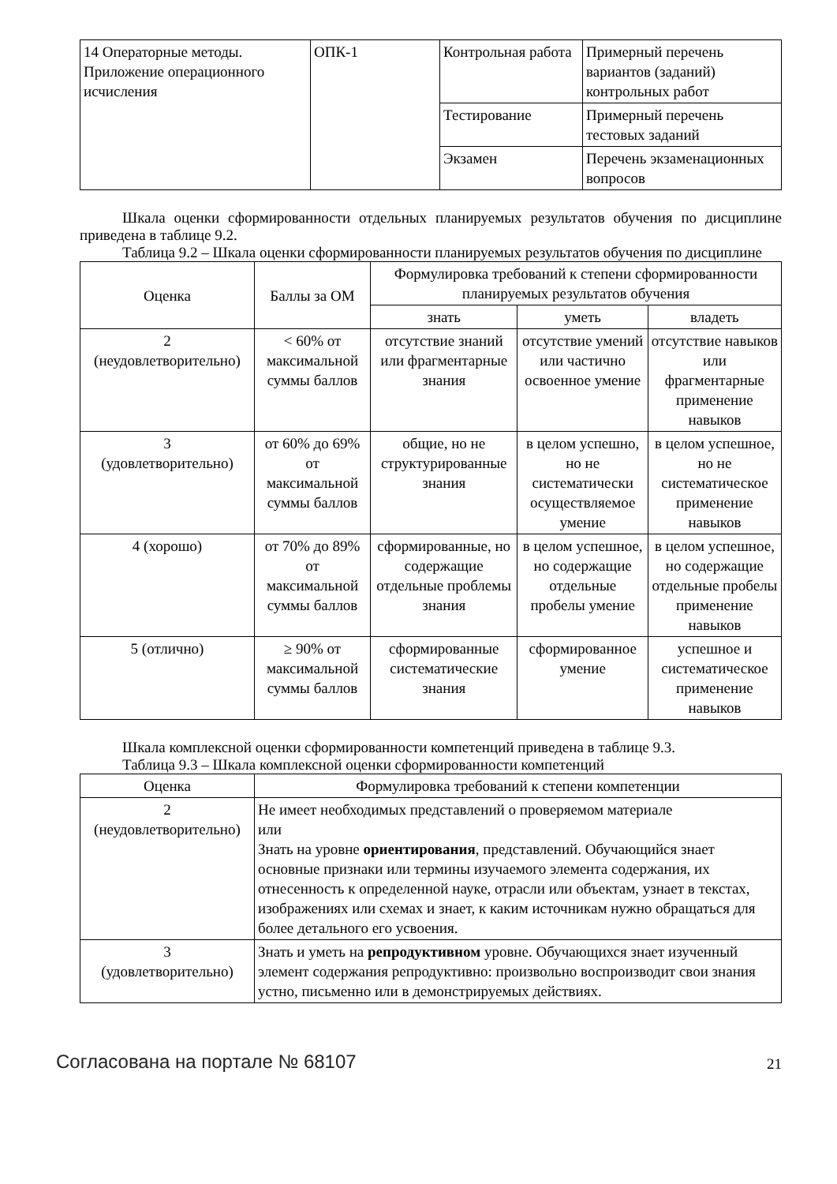| 14 Операторные методы. Приложение операционного исчисления | ОПК-1 | Контрольная работа | Примерный перечень вариантов (заданий) контрольных работ |
| | | Тестирование | Примерный перечень тестовых заданий |
| | | Экзамен | Перечень экзаменационных вопросов |
Шкала оценки сформированности отдельных планируемых результатов обучения по дисциплине приведена в таблице 9.2.
Таблица 9.2 – Шкала оценки сформированности планируемых результатов обучения по дисциплине
| Оценка | Баллы за ОМ | Формулировка требований к степени сформированности планируемых результатов обучения | | |
| --- | --- | --- | --- | --- |
| | | знать | уметь | владеть |
| 2 (неудовлетворительно) | < 60% от максимальной суммы баллов | отсутствие знаний или фрагментарные знания | отсутствие умений или частично освоенное умение | отсутствие навыков или фрагментарные применение навыков |
| 3 (удовлетворительно) | от 60% до 69% от максимальной суммы баллов | общие, но не структурированные знания | в целом успешно, но не систематически осуществляемое умение | в целом успешное, но не систематическое применение навыков |
| 4 (хорошо) | от 70% до 89% от максимальной суммы баллов | сформированные, но содержащие отдельные проблемы знания | в целом успешное, но содержащие отдельные пробелы умение | в целом успешное, но содержащие отдельные пробелы применение навыков |
| 5 (отлично) | ≥ 90% от максимальной суммы баллов | сформированные систематические знания | сформированное умение | успешное и систематическое применение навыков |
Шкала комплексной оценки сформированности компетенций приведена в таблице 9.3.
Таблица 9.3 – Шкала комплексной оценки сформированности компетенций
| Оценка | Формулировка требований к степени компетенции |
| --- | --- |
| 2 (неудовлетворительно) | Не имеет необходимых представлений о проверяемом материале или Знать на уровне ориентирования , представлений. Обучающийся знает основные признаки или термины изучаемого элемента содержания, их отнесенность к определенной науке, отрасли или объектам, узнает в текстах, изображениях или схемах и знает, к каким источникам нужно обращаться для более детального его усвоения. |
| 3 (удовлетворительно) | Знать и уметь на репродуктивном уровне. Обучающихся знает изученный элемент содержания репродуктивно: произвольно воспроизводит свои знания устно, письменно или в демонстрируемых действиях. |
Согласована на портале № 68107 21